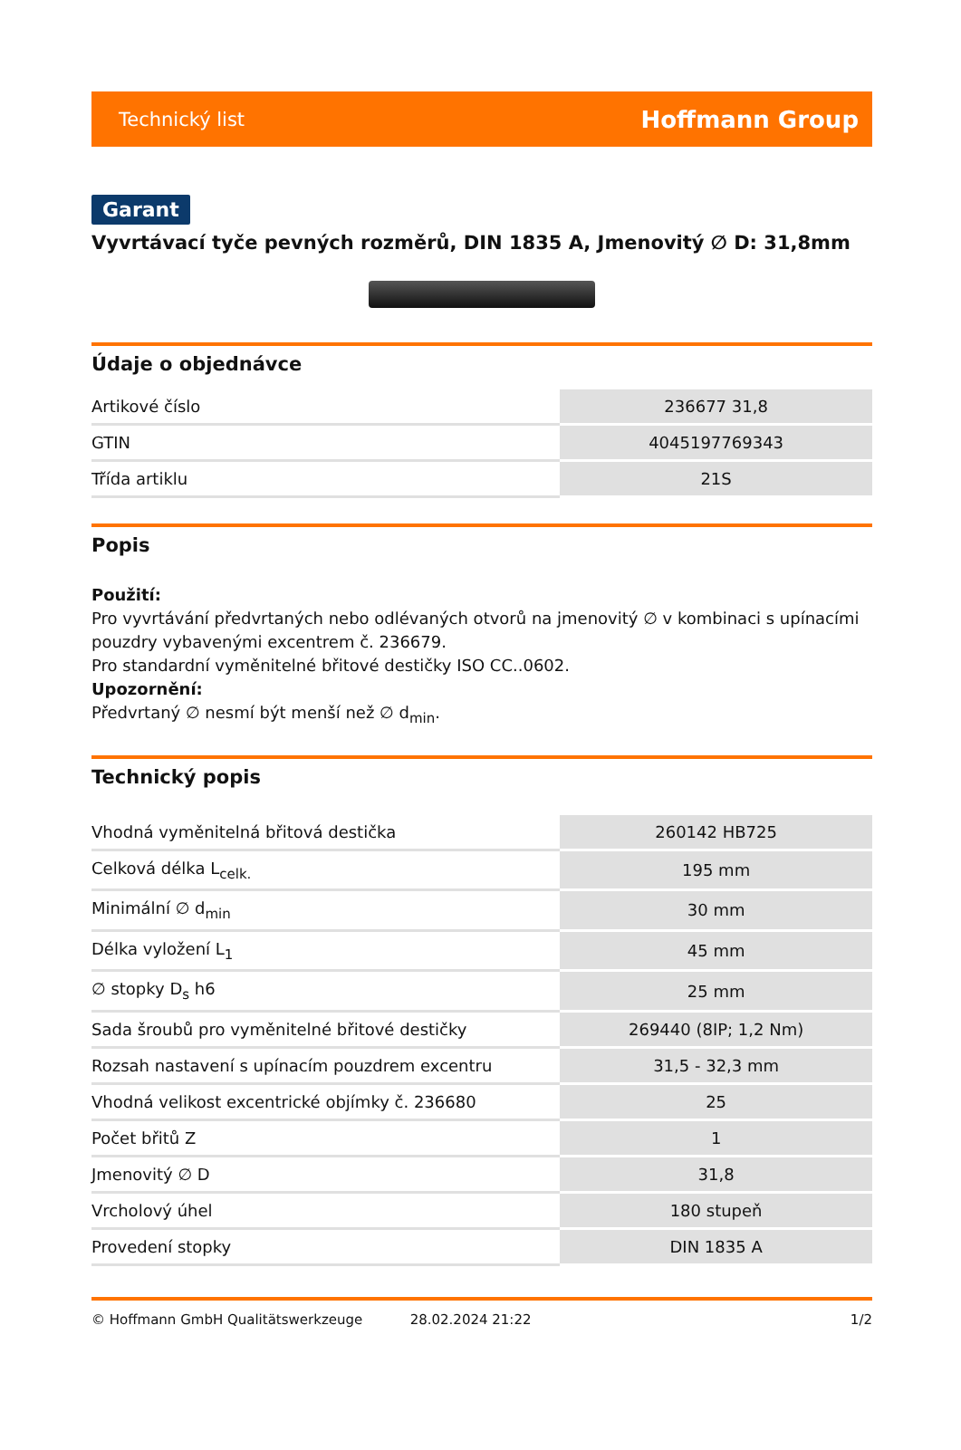Technický list Hoffmann Group
Garant
Vyvrtávací tyče pevných rozměrů, DIN 1835 A, Jmenovitý ∅ D: 31,8mm
Údaje o objednávce
| Artikové číslo | 236677 31,8 |
| GTIN | 4045197769343 |
| Třída artiklu | 21S |
Popis
Použití:
Pro vyvrtávání předvrtaných nebo odlévaných otvorů na jmenovitý ∅ v kombinaci s upínacími pouzdry vybavenými excentrem č. 236679.
Pro standardní vyměnitelné břitové destičky ISO CC..0602.
Upozornění:
Předvrtaný ∅ nesmí být menší než ∅ d<sub>min</sub>.
Technický popis
| Vhodná vyměnitelná břitová destička | 260142 HB725 |
| Celková délka L<sub>celk.</sub> | 195 mm |
| Minimální ∅ d<sub>min</sub> | 30 mm |
| Délka vyložení L<sub>1</sub> | 45 mm |
| ∅ stopky D<sub>s</sub> h6 | 25 mm |
| Sada šroubů pro vyměnitelné břitové destičky | 269440 (8IP; 1,2 Nm) |
| Rozsah nastavení s upínacím pouzdrem excentru | 31,5 - 32,3 mm |
| Vhodná velikost excentrické objímky č. 236680 | 25 |
| Počet břitů Z | 1 |
| Jmenovitý ∅ D | 31,8 |
| Vrcholový úhel | 180 stupeň |
| Provedení stopky | DIN 1835 A |
© Hoffmann GmbH Qualitätswerkzeuge 28.02.2024 21:22 1/2